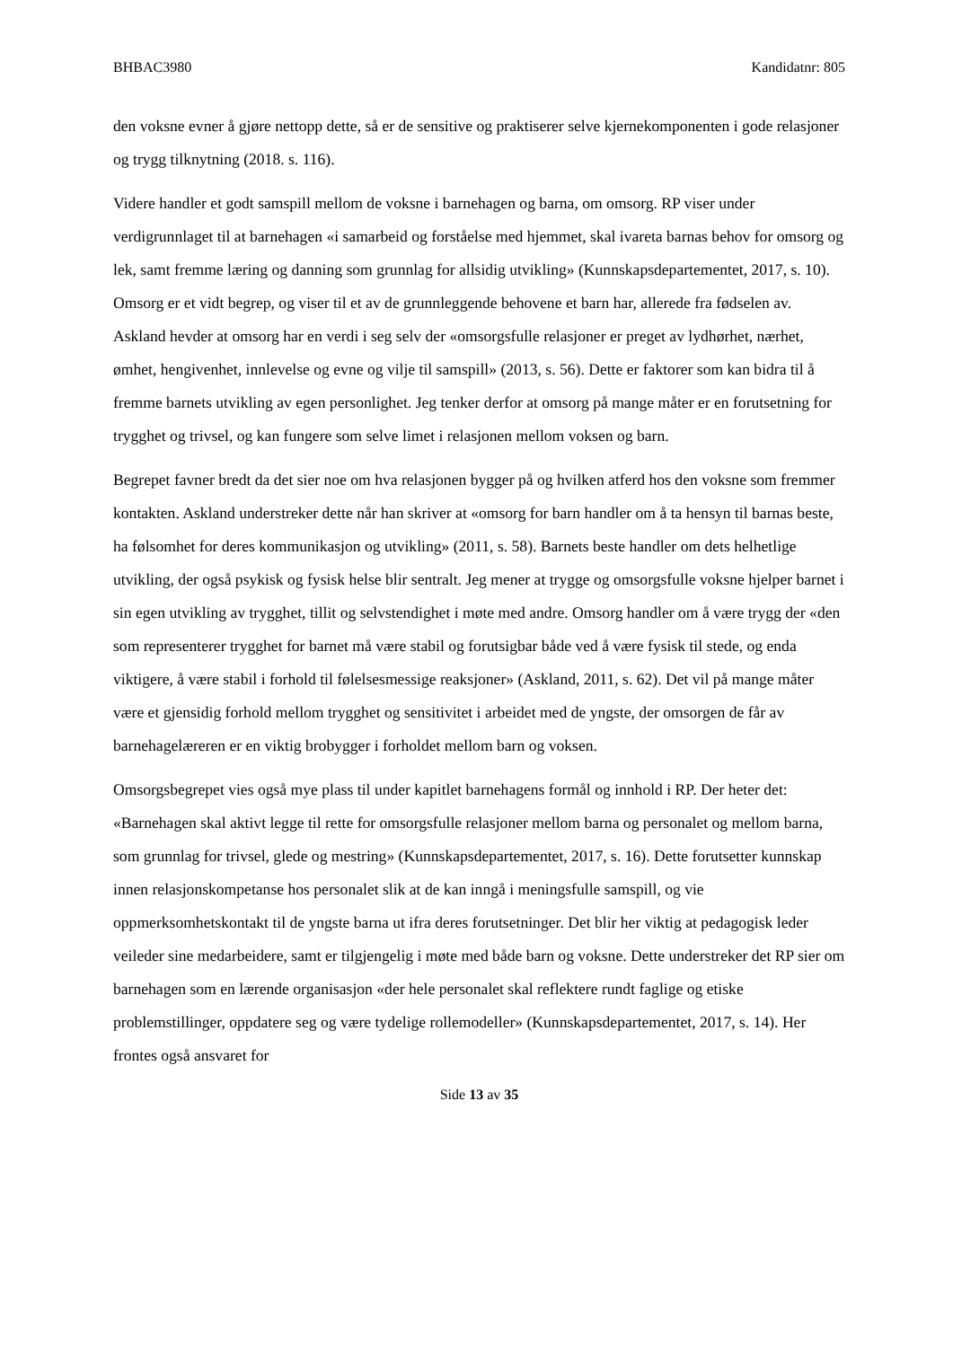BHBAC3980 Kandidatnr: 805
den voksne evner å gjøre nettopp dette, så er de sensitive og praktiserer selve kjernekomponenten i gode relasjoner og trygg tilknytning (2018. s. 116).
Videre handler et godt samspill mellom de voksne i barnehagen og barna, om omsorg. RP viser under verdigrunnlaget til at barnehagen «i samarbeid og forståelse med hjemmet, skal ivareta barnas behov for omsorg og lek, samt fremme læring og danning som grunnlag for allsidig utvikling» (Kunnskapsdepartementet, 2017, s. 10). Omsorg er et vidt begrep, og viser til et av de grunnleggende behovene et barn har, allerede fra fødselen av. Askland hevder at omsorg har en verdi i seg selv der «omsorgsfulle relasjoner er preget av lydhørhet, nærhet, ømhet, hengivenhet, innlevelse og evne og vilje til samspill» (2013, s. 56). Dette er faktorer som kan bidra til å fremme barnets utvikling av egen personlighet. Jeg tenker derfor at omsorg på mange måter er en forutsetning for trygghet og trivsel, og kan fungere som selve limet i relasjonen mellom voksen og barn.
Begrepet favner bredt da det sier noe om hva relasjonen bygger på og hvilken atferd hos den voksne som fremmer kontakten. Askland understreker dette når han skriver at «omsorg for barn handler om å ta hensyn til barnas beste, ha følsomhet for deres kommunikasjon og utvikling» (2011, s. 58). Barnets beste handler om dets helhetlige utvikling, der også psykisk og fysisk helse blir sentralt. Jeg mener at trygge og omsorgsfulle voksne hjelper barnet i sin egen utvikling av trygghet, tillit og selvstendighet i møte med andre. Omsorg handler om å være trygg der «den som representerer trygghet for barnet må være stabil og forutsigbar både ved å være fysisk til stede, og enda viktigere, å være stabil i forhold til følelsesmessige reaksjoner» (Askland, 2011, s. 62). Det vil på mange måter være et gjensidig forhold mellom trygghet og sensitivitet i arbeidet med de yngste, der omsorgen de får av barnehagelæreren er en viktig brobygger i forholdet mellom barn og voksen.
Omsorgsbegrepet vies også mye plass til under kapitlet barnehagens formål og innhold i RP. Der heter det: «Barnehagen skal aktivt legge til rette for omsorgsfulle relasjoner mellom barna og personalet og mellom barna, som grunnlag for trivsel, glede og mestring» (Kunnskapsdepartementet, 2017, s. 16). Dette forutsetter kunnskap innen relasjonskompetanse hos personalet slik at de kan inngå i meningsfulle samspill, og vie oppmerksomhetskontakt til de yngste barna ut ifra deres forutsetninger. Det blir her viktig at pedagogisk leder veileder sine medarbeidere, samt er tilgjengelig i møte med både barn og voksne. Dette understreker det RP sier om barnehagen som en lærende organisasjon «der hele personalet skal reflektere rundt faglige og etiske problemstillinger, oppdatere seg og være tydelige rollemodeller» (Kunnskapsdepartementet, 2017, s. 14). Her frontes også ansvaret for
Side 13 av 35